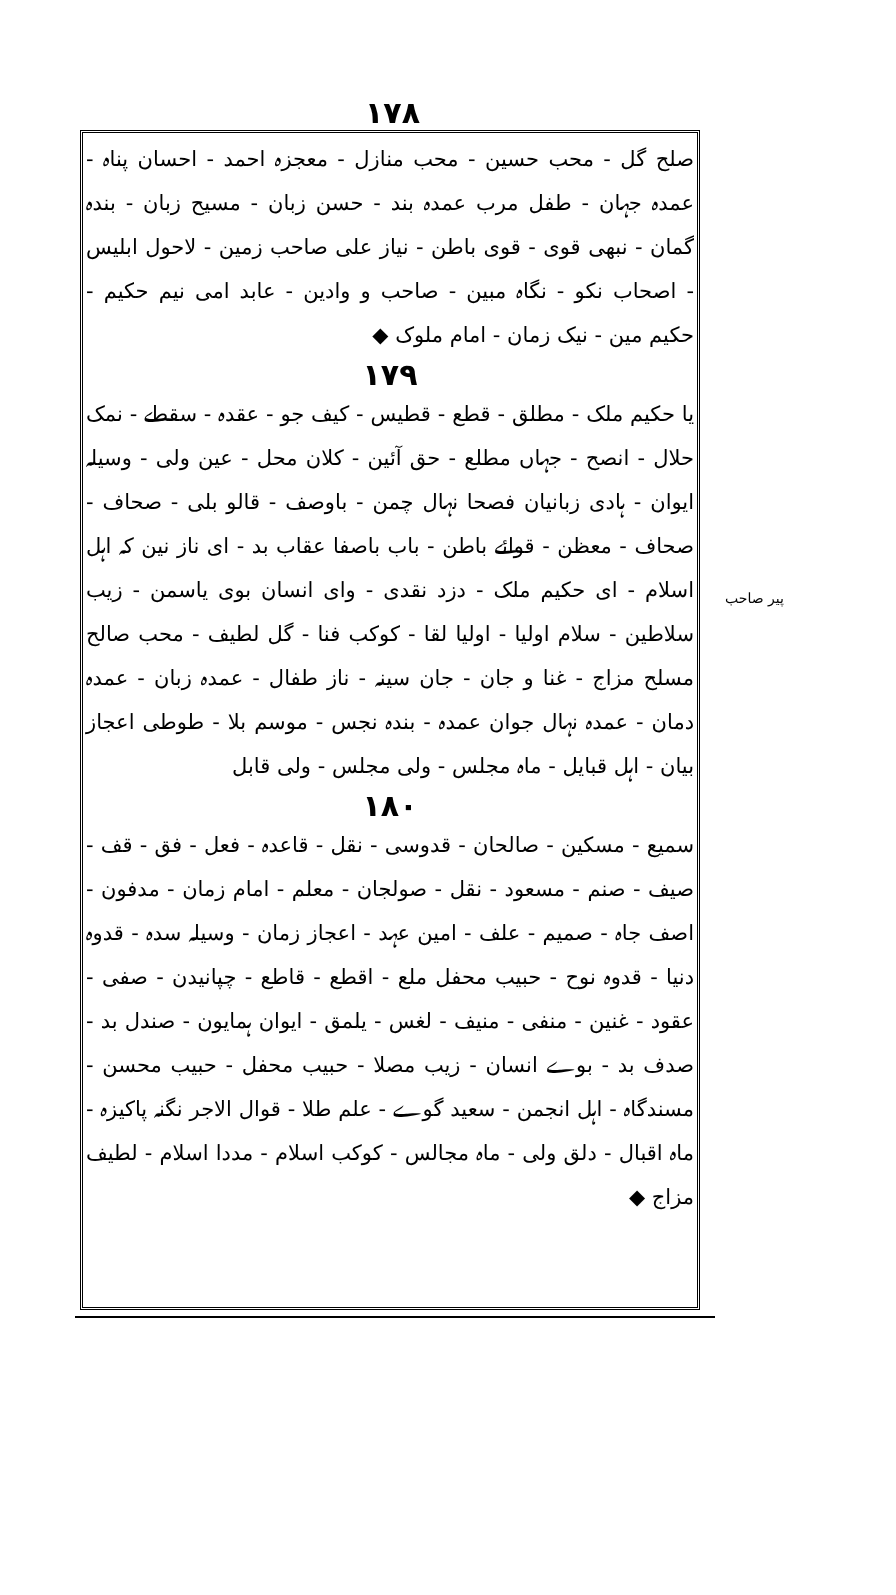۱۷۸
صلح گل - محب حسین - محب منازل - معجزہ احمد - احسان پناہ - عمدہ جہان - طفل مرب عمدہ بند - حسن زبان - مسیح زبان - بندہ گمان - نبھی قوی - قوی باطن - نیاز علی صاحب زمین - لاحول ابلیس - اصحاب نکو - نگاہ مبین - صاحب و وادین - عابد امی نیم حکیم - حکیم مین - نیک زمان - امام ملوک ◆
۱۷۹
یا حکیم ملک - مطلق - قطع - قطیس - کیف جو - عقدہ - سقطے - نمک حلال - انصح - جہاں مطلع - حق آئین - کلان محل - عین ولی - وسیلہ ایوان - ہادی زبانیان فصحا نہال چمن - باوصف - قالو بلی - صحاف - صحاف - معظن - قوائے باطن - باب باصفا عقاب بد - ای ناز نین کہ اہل اسلام - ای حکیم ملک - دزد نقدی - وای انسان بوی یاسمن - زیب سلاطین - سلام اولیا - اولیا لقا - کوکب فنا - گل لطیف - محب صالح مسلح مزاج - غنا و جان - جان سینہ - ناز طفال - عمدہ زبان - عمدہ دمان - عمدہ نہال جوان عمدہ - بندہ نجس - موسم بلا - طوطی اعجاز بیان - اہل قبایل - ماہ مجلس - ولی مجلس - ولی قابل
۱۸۰
سمیع - مسکین - صالحان - قدوسی - نقل - قاعدہ - فعل - فق - قف - صیف - صنم - مسعود - نقل - صولجان - معلم - امام زمان - مدفون - اصف جاہ - صمیم - علف - امین عہد - اعجاز زمان - وسیلہ سدہ - قدوہ دنیا - قدوہ نوح - حبیب محفل ملع - اقطع - قاطع - چپانیدن - صفی - عقود - غنین - منفی - منیف - لغس - یلمق - ایوان ہمایون - صندل بد - صدف بد - بوے انسان - زیب مصلا - حبیب محفل - حبیب محسن - مسندگاہ - اہل انجمن - سعید گوے - علم طلا - قوال الاجر نگنہ پاکیزہ - ماہ اقبال - دلق ولی - ماہ مجالس - کوکب اسلام - مددا اسلام - لطیف مزاج ◆
پیر صاحب